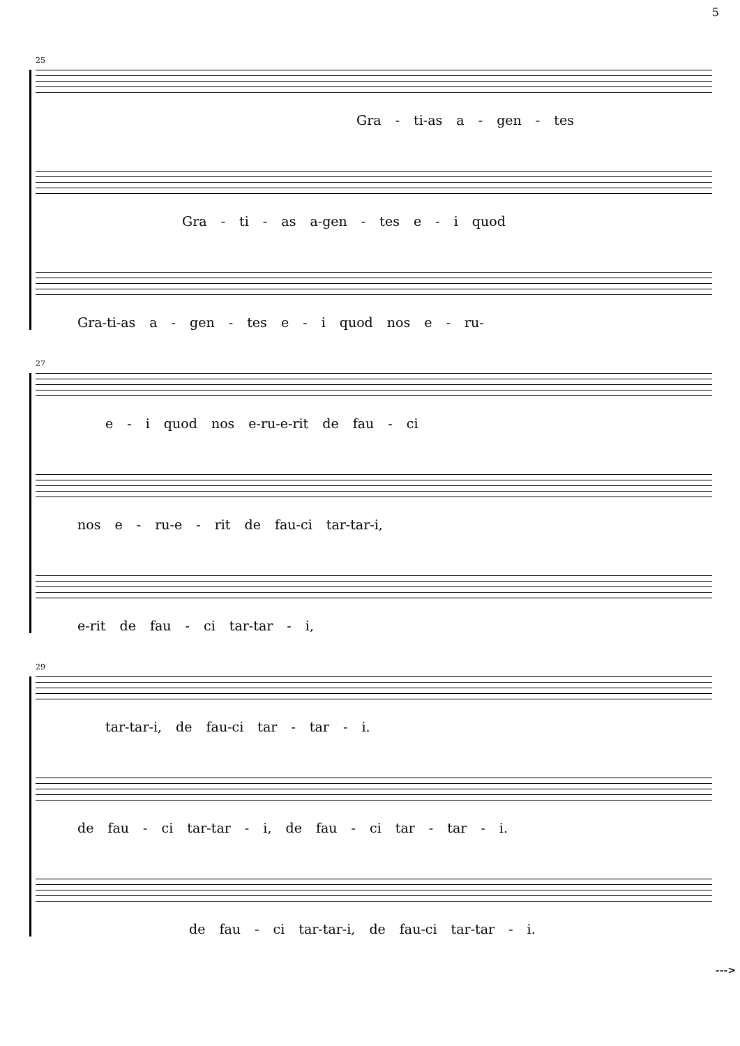5
25
Gra - ti-as a - gen - tes
Gra - ti - as a-gen - tes e - i quod
Gra-ti-as a - gen - tes e - i quod nos e - ru-
27
e - i quod nos e-ru-e-rit de fau - ci
nos e - ru-e - rit de fau-ci tar-tar-i,
e-rit de fau - ci tar-tar - i,
29
tar-tar-i, de fau-ci tar - tar - i.
de fau - ci tar-tar - i, de fau - ci tar - tar - i.
de fau - ci tar-tar-i, de fau-ci tar-tar - i.
--->